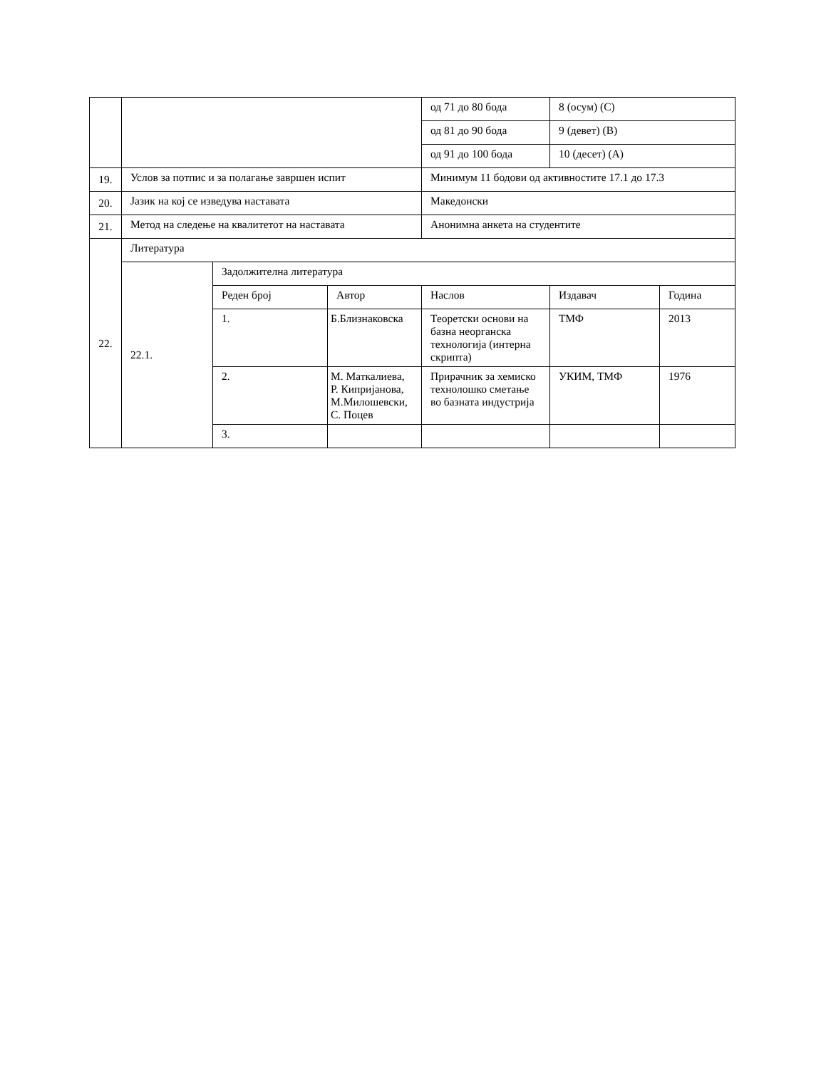| | | | | од 71 до 80 бода | 8 (осум) (C) | |
| | | | | од 81 до 90 бода | 9 (девет) (B) | |
| | | | | од 91 до 100 бода | 10 (десет) (A) | |
| 19. | Услов за потпис и за полагање завршен испит | | | Минимум 11 бодови од активностите 17.1 до 17.3 | | |
| 20. | Јазик на кој се изведува наставата | | | Македонски | | |
| 21. | Метод на следење на квалитетот на наставата | | | Анонимна анкета на студентите | | |
| 22. | Литература | | | | | |
| | 22.1. | Задолжителна литература | | | | |
| | | Реден број | Автор | Наслов | Издавач | Година |
| | | 1. | Б.Близнаковска | Теоретски основи на базна неорганска технологија (интерна скрипта) | ТМФ | 2013 |
| | | 2. | М. Маткалиева, Р. Кипријанова, М.Милошевски, С. Поцев | Прирачник за хемиско технолошко сметање во базната индустрија | УКИМ, ТМФ | 1976 |
| | | 3. | | | | |